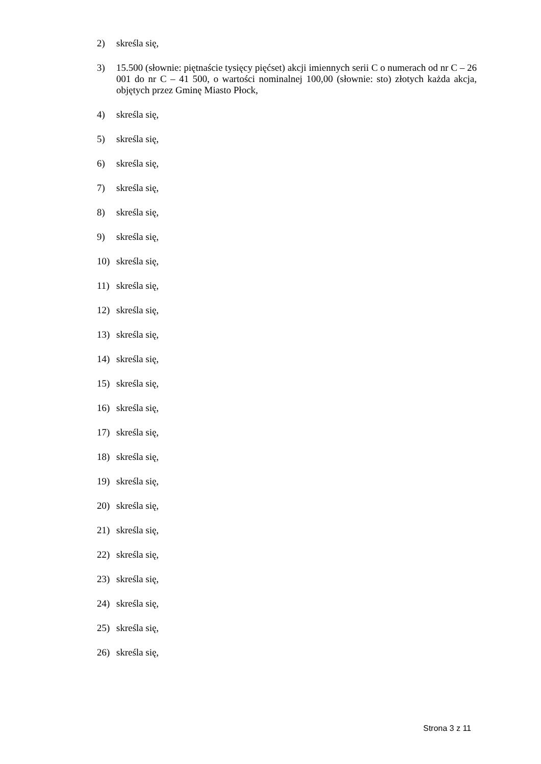2) skreśla się,
3) 15.500 (słownie: piętnaście tysięcy pięćset) akcji imiennych serii C o numerach od nr C – 26 001 do nr C – 41 500, o wartości nominalnej 100,00 (słownie: sto) złotych każda akcja, objętych przez Gminę Miasto Płock,
4) skreśla się,
5) skreśla się,
6) skreśla się,
7) skreśla się,
8) skreśla się,
9) skreśla się,
10) skreśla się,
11) skreśla się,
12) skreśla się,
13) skreśla się,
14) skreśla się,
15) skreśla się,
16) skreśla się,
17) skreśla się,
18) skreśla się,
19) skreśla się,
20) skreśla się,
21) skreśla się,
22) skreśla się,
23) skreśla się,
24) skreśla się,
25) skreśla się,
26) skreśla się,
Strona 3 z 11